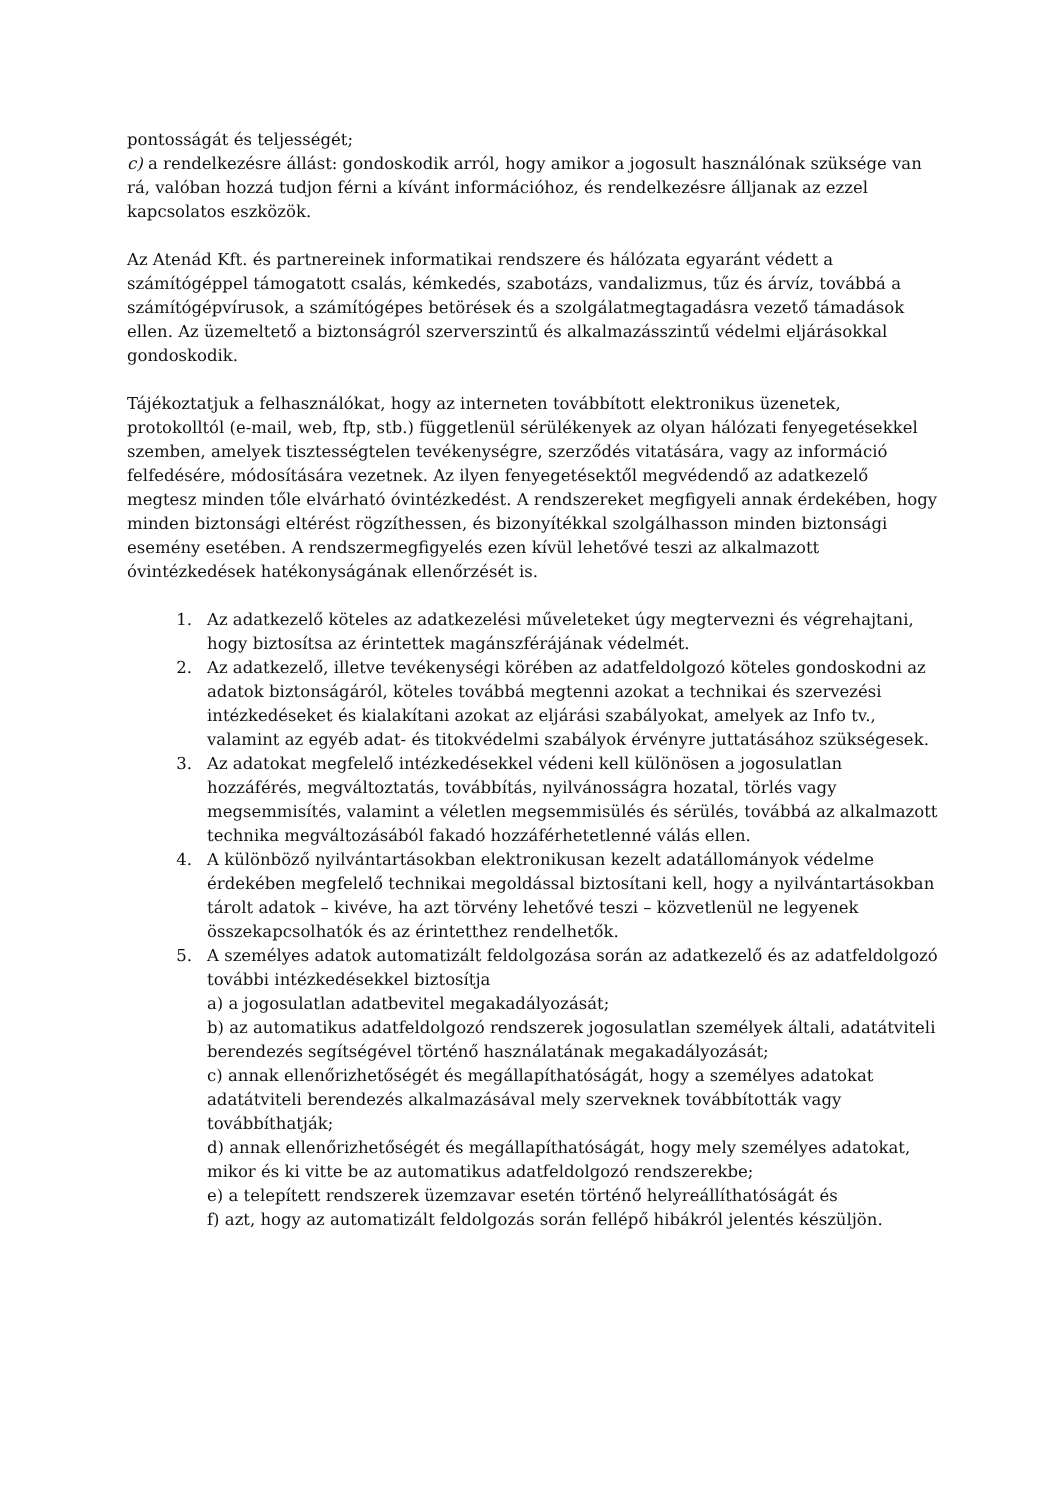pontosságát és teljességét;
c) a rendelkezésre állást: gondoskodik arról, hogy amikor a jogosult használónak szüksége van rá, valóban hozzá tudjon férni a kívánt információhoz, és rendelkezésre álljanak az ezzel kapcsolatos eszközök.
Az Atenád Kft. és partnereinek informatikai rendszere és hálózata egyaránt védett a számítógéppel támogatott csalás, kémkedés, szabotázs, vandalizmus, tűz és árvíz, továbbá a számítógépvírusok, a számítógépes betörések és a szolgálatmegtagadásra vezető támadások ellen. Az üzemeltető a biztonságról szerverszintű és alkalmazásszintű védelmi eljárásokkal gondoskodik.
Tájékoztatjuk a felhasználókat, hogy az interneten továbbított elektronikus üzenetek, protokolltól (e-mail, web, ftp, stb.) függetlenül sérülékenyek az olyan hálózati fenyegetésekkel szemben, amelyek tisztességtelen tevékenységre, szerződés vitatására, vagy az információ felfedésére, módosítására vezetnek. Az ilyen fenyegetésektől megvédendő az adatkezelő megtesz minden tőle elvárható óvintézkedést. A rendszereket megfigyeli annak érdekében, hogy minden biztonsági eltérést rögzíthessen, és bizonyítékkal szolgálhasson minden biztonsági esemény esetében. A rendszermegfigyelés ezen kívül lehetővé teszi az alkalmazott óvintézkedések hatékonyságának ellenőrzését is.
1. Az adatkezelő köteles az adatkezelési műveleteket úgy megtervezni és végrehajtani, hogy biztosítsa az érintettek magánszférájának védelmét.
2. Az adatkezelő, illetve tevékenységi körében az adatfeldolgozó köteles gondoskodni az adatok biztonságáról, köteles továbbá megtenni azokat a technikai és szervezési intézkedéseket és kialakítani azokat az eljárási szabályokat, amelyek az Info tv., valamint az egyéb adat- és titokvédelmi szabályok érvényre juttatásához szükségesek.
3. Az adatokat megfelelő intézkedésekkel védeni kell különösen a jogosulatlan hozzáférés, megváltoztatás, továbbítás, nyilvánosságra hozatal, törlés vagy megsemmisítés, valamint a véletlen megsemmisülés és sérülés, továbbá az alkalmazott technika megváltozásából fakadó hozzáférhetetlenné válás ellen.
4. A különböző nyilvántartásokban elektronikusan kezelt adatállományok védelme érdekében megfelelő technikai megoldással biztosítani kell, hogy a nyilvántartásokban tárolt adatok – kivéve, ha azt törvény lehetővé teszi – közvetlenül ne legyenek összekapcsolhatók és az érintetthez rendelhetők.
5. A személyes adatok automatizált feldolgozása során az adatkezelő és az adatfeldolgozó további intézkedésekkel biztosítja
a) a jogosulatlan adatbevitel megakadályozását;
b) az automatikus adatfeldolgozó rendszerek jogosulatlan személyek általi, adatátviteli berendezés segítségével történő használatának megakadályozását;
c) annak ellenőrizhetőségét és megállapíthatóságát, hogy a személyes adatokat adatátviteli berendezés alkalmazásával mely szerveknek továbbították vagy továbbíthatják;
d) annak ellenőrizhetőségét és megállapíthatóságát, hogy mely személyes adatokat, mikor és ki vitte be az automatikus adatfeldolgozó rendszerekbe;
e) a telepített rendszerek üzemzavar esetén történő helyreállíthatóságát és
f) azt, hogy az automatizált feldolgozás során fellépő hibákról jelentés készüljön.